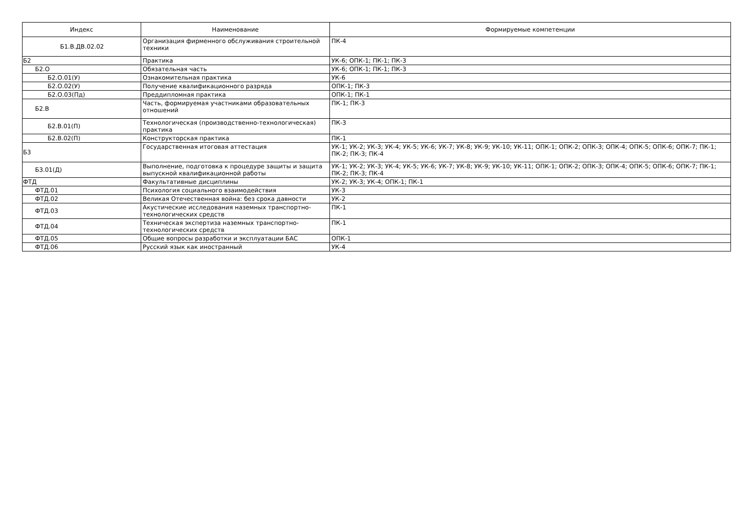| Индекс | Наименование | Формируемые компетенции |
| --- | --- | --- |
| Б1.В.ДВ.02.02 | Организация фирменного обслуживания строительной техники | ПК-4 |
| Б2 | Практика | УК-6; ОПК-1; ПК-1; ПК-3 |
| Б2.О | Обязательная часть | УК-6; ОПК-1; ПК-1; ПК-3 |
| Б2.О.01(У) | Ознакомительная практика | УК-6 |
| Б2.О.02(У) | Получение квалификационного разряда | ОПК-1; ПК-3 |
| Б2.О.03(Пд) | Преддипломная практика | ОПК-1; ПК-1 |
| Б2.В | Часть, формируемая участниками образовательных отношений | ПК-1; ПК-3 |
| Б2.В.01(П) | Технологическая (производственно-технологическая) практика | ПК-3 |
| Б2.В.02(П) | Конструкторская практика | ПК-1 |
| Б3 | Государственная итоговая аттестация | УК-1; УК-2; УК-3; УК-4; УК-5; УК-6; УК-7; УК-8; УК-9; УК-10; УК-11; ОПК-1; ОПК-2; ОПК-3; ОПК-4; ОПК-5; ОПК-6; ОПК-7; ПК-1; ПК-2; ПК-3; ПК-4 |
| Б3.01(Д) | Выполнение, подготовка к процедуре защиты и защита выпускной квалификационной работы | УК-1; УК-2; УК-3; УК-4; УК-5; УК-6; УК-7; УК-8; УК-9; УК-10; УК-11; ОПК-1; ОПК-2; ОПК-3; ОПК-4; ОПК-5; ОПК-6; ОПК-7; ПК-1; ПК-2; ПК-3; ПК-4 |
| ФТД | Факультативные дисциплины | УК-2; УК-3; УК-4; ОПК-1; ПК-1 |
| ФТД.01 | Психология социального взаимодействия | УК-3 |
| ФТД.02 | Великая Отечественная война: без срока давности | УК-2 |
| ФТД.03 | Акустические исследования наземных транспортно-технологических средств | ПК-1 |
| ФТД.04 | Техническая экспертиза наземных транспортно-технологических средств | ПК-1 |
| ФТД.05 | Общие вопросы разработки и эксплуатации БАС | ОПК-1 |
| ФТД.06 | Русский язык как иностранный | УК-4 |